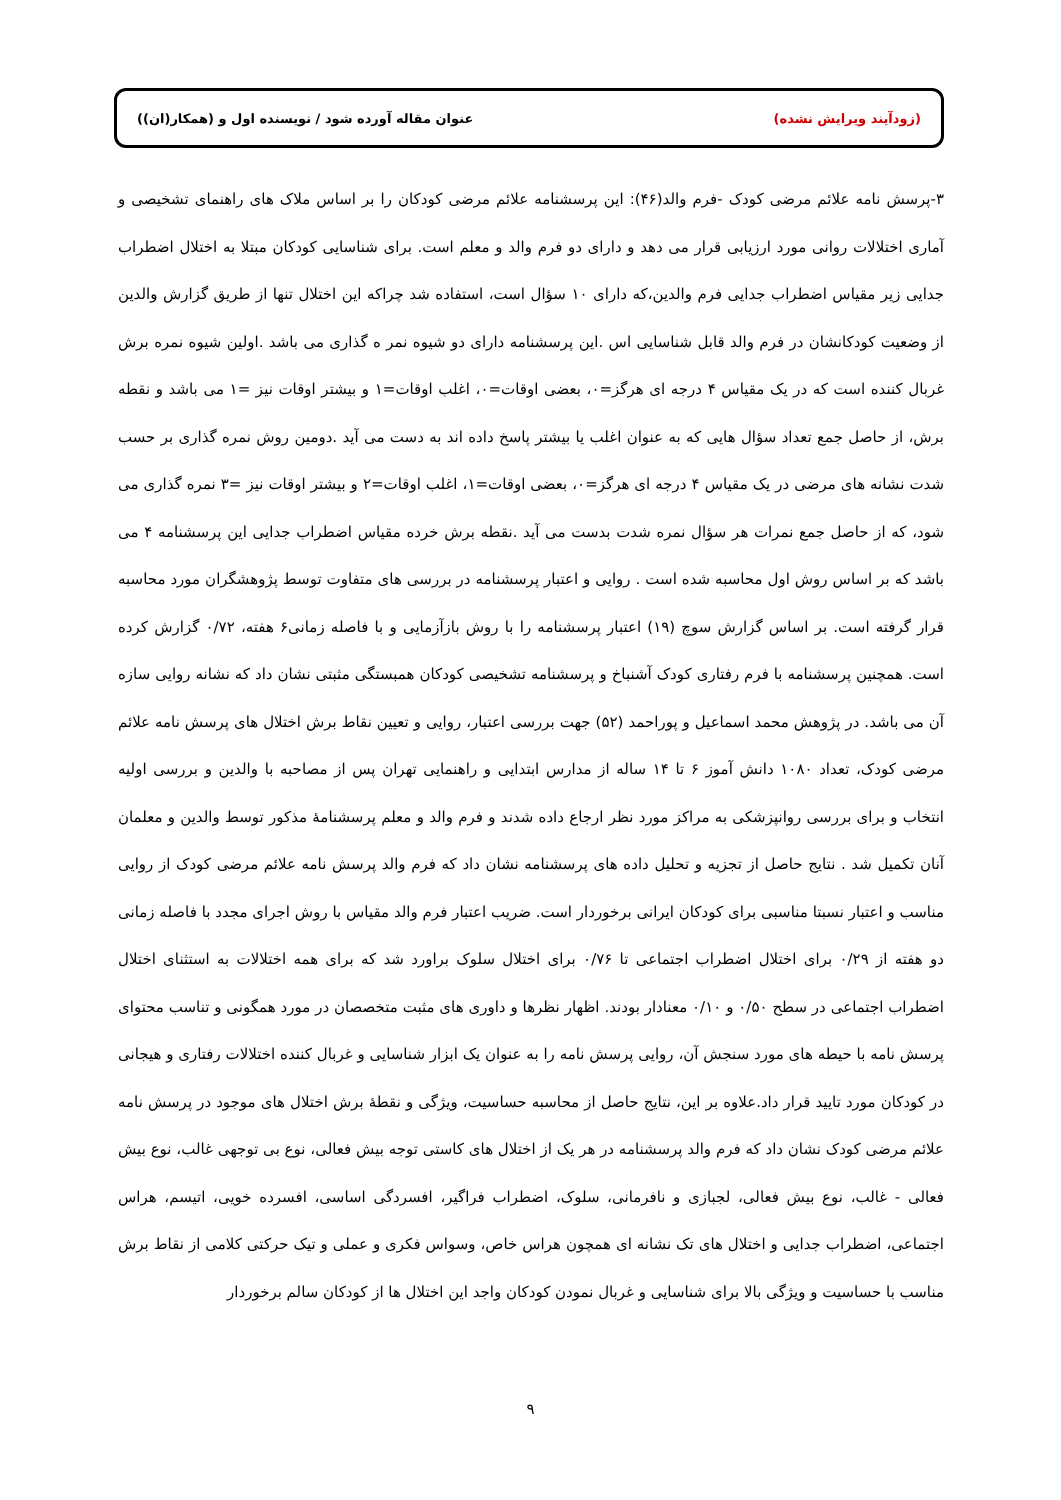(زودآیند ویرایش نشده) عنوان مقاله آورده شود / نویسنده اول و (همکار(ان))
۳-پرسش نامه علائم مرضی کودک -فرم والد(۴۶): این پرسشنامه علائم مرضی کودکان را بر اساس ملاک های راهنمای تشخیصی و آماری اختلالات روانی مورد ارزیابی قرار می دهد و دارای دو فرم والد و معلم است. برای شناسایی کودکان مبتلا به اختلال اضطراب جدایی زیر مقیاس اضطراب جدایی فرم والدین،که دارای ۱۰ سؤال است، استفاده شد چراکه این اختلال تنها از طریق گزارش والدین از وضعیت کودکانشان در فرم والد قابل شناسایی اس .این پرسشنامه دارای دو شیوه نمر ه گذاری می باشد .اولین شیوه نمره برش غربال کننده است که در یک مقیاس ۴ درجه ای هرگز=۰، بعضی اوقات=۰، اغلب اوقات=۱ و بیشتر اوقات نیز =۱ می باشد و نقطه برش، از حاصل جمع تعداد سؤال هایی که به عنوان اغلب یا بیشتر پاسخ داده اند به دست می آید .دومین روش نمره گذاری بر حسب شدت نشانه های مرضی در یک مقیاس ۴ درجه ای هرگز=۰، بعضی اوقات=۱، اغلب اوقات=۲ و بیشتر اوقات نیز =۳ نمره گذاری می شود، که از حاصل جمع نمرات هر سؤال نمره شدت بدست می آید .نقطه برش خرده مقیاس اضطراب جدایی این پرسشنامه ۴ می باشد که بر اساس روش اول محاسبه شده است . روایی و اعتبار پرسشنامه در بررسی های متفاوت توسط پژوهشگران مورد محاسبه قرار گرفته است. بر اساس گزارش سوچ (۱۹) اعتبار پرسشنامه را با روش بازآزمایی و با فاصله زمانی۶ هفته، ۰/۷۲ گزارش کرده است. همچنین پرسشنامه با فرم رفتاری کودک آشنباخ و پرسشنامه تشخیصی کودکان همبستگی مثبتی نشان داد که نشانه روایی سازه آن می باشد. در پژوهش محمد اسماعیل و پوراحمد (۵۲) جهت بررسی اعتبار، روایی و تعیین نقاط برش اختلال های پرسش نامه علائم مرضی کودک، تعداد ۱۰۸۰ دانش آموز ۶ تا ۱۴ ساله از مدارس ابتدایی و راهنمایی تهران پس از مصاحبه با والدین و بررسی اولیه انتخاب و برای بررسی روانپزشکی به مراکز مورد نظر ارجاع داده شدند و فرم والد و معلم پرسشنامهٔ مذکور توسط والدین و معلمان آنان تکمیل شد . نتایج حاصل از تجزیه و تحلیل داده های پرسشنامه نشان داد که فرم والد پرسش نامه علائم مرضی کودک از روایی مناسب و اعتبار نسبتا مناسبی برای کودکان ایرانی برخوردار است. ضریب اعتبار فرم والد مقیاس با روش اجرای مجدد با فاصله زمانی دو هفته از ۰/۲۹ برای اختلال اضطراب اجتماعی تا ۰/۷۶ برای اختلال سلوک براورد شد که برای همه اختلالات به استثنای اختلال اضطراب اجتماعی در سطح ۰/۵۰ و ۰/۱۰ معنادار بودند. اظهار نظرها و داوری های مثبت متخصصان در مورد همگونی و تناسب محتوای پرسش نامه با حیطه های مورد سنجش آن، روایی پرسش نامه را به عنوان یک ابزار شناسایی و غربال کننده اختلالات رفتاری و هیجانی در کودکان مورد تایید قرار داد.علاوه بر این، نتایج حاصل از محاسبه حساسیت، ویژگی و نقطهٔ برش اختلال های موجود در پرسش نامه علائم مرضی کودک نشان داد که فرم والد پرسشنامه در هر یک از اختلال های کاستی توجه بیش فعالی، نوع بی توجهی غالب، نوع بیش فعالی - غالب، نوع بیش فعالی، لجبازی و نافرمانی، سلوک، اضطراب فراگیر، افسردگی اساسی، افسرده خویی، اتیسم، هراس اجتماعی، اضطراب جدایی و اختلال های تک نشانه ای همچون هراس خاص، وسواس فکری و عملی و تیک حرکتی کلامی از نقاط برش مناسب با حساسیت و ویژگی بالا برای شناسایی و غربال نمودن کودکان واجد این اختلال ها از کودکان سالم برخوردار
۹